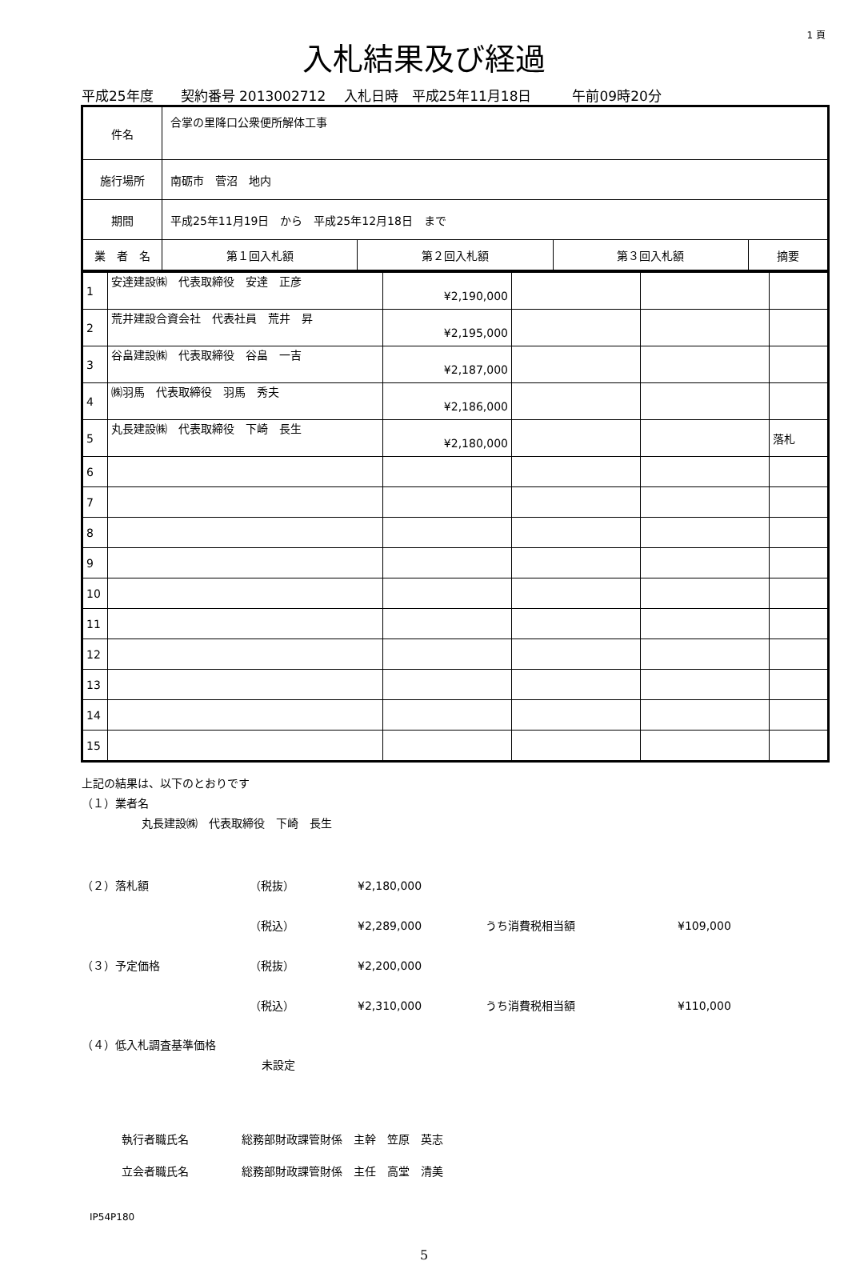1 頁
入札結果及び経過
平成25年度　　契約番号 2013002712　 入札日時　平成25年11月18日　　　午前09時20分
| 件名 | 合掌の里降口公衆便所解体工事 | | | | |
| 施行場所 | 南砺市 菅沼 地内 | | | | |
| 期間 | 平成25年11月19日 から 平成25年12月18日 まで | | | | |
| 業 者 名 | | 第１回入札額 | 第２回入札額 | 第３回入札額 | 摘要 |
| 1 | 安達建設㈱ 代表取締役 安達 正彦 | ¥2,190,000 | | | |
| 2 | 荒井建設合資会社 代表社員 荒井 昇 | ¥2,195,000 | | | |
| 3 | 谷畠建設㈱ 代表取締役 谷畠 一吉 | ¥2,187,000 | | | |
| 4 | ㈱羽馬 代表取締役 羽馬 秀夫 | ¥2,186,000 | | | |
| 5 | 丸長建設㈱ 代表取締役 下崎 長生 | ¥2,180,000 | | | 落札 |
| 6 | | | | | |
| 7 | | | | | |
| 8 | | | | | |
| 9 | | | | | |
| 10 | | | | | |
| 11 | | | | | |
| 12 | | | | | |
| 13 | | | | | |
| 14 | | | | | |
| 15 | | | | | |
上記の結果は、以下のとおりです
（１）業者名
丸長建設㈱　代表取締役　下崎　長生
（２）落札額 （税抜） ¥2,180,000
（税込） ¥2,289,000 うち消費税相当額 ¥109,000
（３）予定価格 （税抜） ¥2,200,000
（税込） ¥2,310,000 うち消費税相当額 ¥110,000
（４）低入札調査基準価格
未設定
執行者職氏名 総務部財政課管財係　主幹　笠原　英志
立会者職氏名 総務部財政課管財係　主任　高堂　清美
IP54P180
5